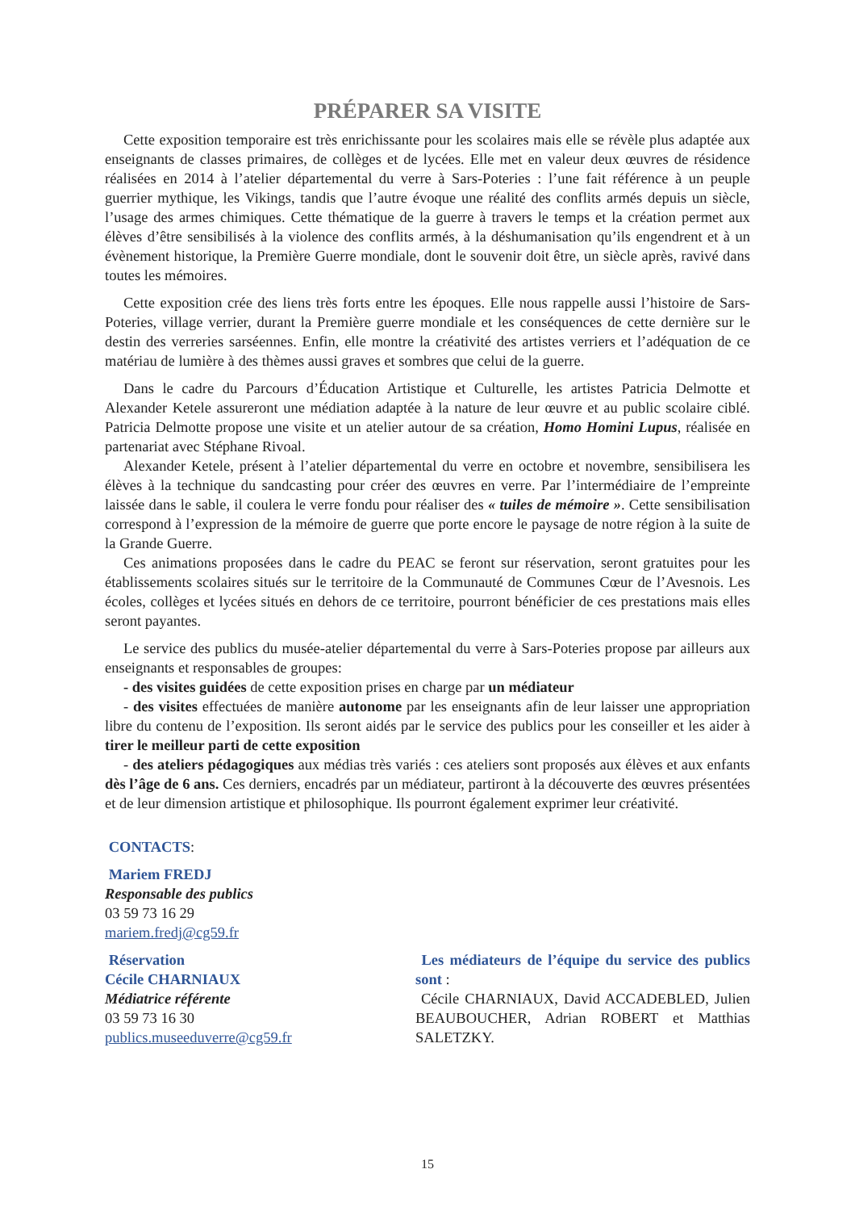PRÉPARER SA VISITE
Cette exposition temporaire est très enrichissante pour les scolaires mais elle se révèle plus adaptée aux enseignants de classes primaires, de collèges et de lycées. Elle met en valeur deux œuvres de résidence réalisées en 2014 à l’atelier départemental du verre à Sars-Poteries : l’une fait référence à un peuple guerrier mythique, les Vikings, tandis que l’autre évoque une réalité des conflits armés depuis un siècle, l’usage des armes chimiques. Cette thématique de la guerre à travers le temps et la création permet aux élèves d’être sensibilisés à la violence des conflits armés, à la déshumanisation qu’ils engendrent et à un évènement historique, la Première Guerre mondiale, dont le souvenir doit être, un siècle après, ravivé dans toutes les mémoires.
Cette exposition crée des liens très forts entre les époques. Elle nous rappelle aussi l’histoire de Sars-Poteries, village verrier, durant la Première guerre mondiale et les conséquences de cette dernière sur le destin des verreries sarséennes. Enfin, elle montre la créativité des artistes verriers et l’adéquation de ce matériau de lumière à des thèmes aussi graves et sombres que celui de la guerre.
Dans le cadre du Parcours d’Éducation Artistique et Culturelle, les artistes Patricia Delmotte et Alexander Ketele assureront une médiation adaptée à la nature de leur œuvre et au public scolaire ciblé. Patricia Delmotte propose une visite et un atelier autour de sa création, Homo Homini Lupus, réalisée en partenariat avec Stéphane Rivoal.
Alexander Ketele, présent à l’atelier départemental du verre en octobre et novembre, sensibilisera les élèves à la technique du sandcasting pour créer des œuvres en verre. Par l’intermédiaire de l’empreinte laissée dans le sable, il coulera le verre fondu pour réaliser des « tuiles de mémoire ». Cette sensibilisation correspond à l’expression de la mémoire de guerre que porte encore le paysage de notre région à la suite de la Grande Guerre.
Ces animations proposées dans le cadre du PEAC se feront sur réservation, seront gratuites pour les établissements scolaires situés sur le territoire de la Communauté de Communes Cœur de l’Avesnois. Les écoles, collèges et lycées situés en dehors de ce territoire, pourront bénéficier de ces prestations mais elles seront payantes.
Le service des publics du musée-atelier départemental du verre à Sars-Poteries propose par ailleurs aux enseignants et responsables de groupes:
- des visites guidées de cette exposition prises en charge par un médiateur
- des visites effectuées de manière autonome par les enseignants afin de leur laisser une appropriation libre du contenu de l’exposition. Ils seront aidés par le service des publics pour les conseiller et les aider à tirer le meilleur parti de cette exposition
- des ateliers pédagogiques aux médias très variés : ces ateliers sont proposés aux élèves et aux enfants dès l’âge de 6 ans. Ces derniers, encadrés par un médiateur, partiront à la découverte des œuvres présentées et de leur dimension artistique et philosophique. Ils pourront également exprimer leur créativité.
CONTACTS:
Mariem FREDJ
Responsable des publics
03 59 73 16 29
mariem.fredj@cg59.fr
Réservation
Cécile CHARNIAUX
Médiatrice référente
03 59 73 16 30
publics.museeduverre@cg59.fr
Les médiateurs de l’équipe du service des publics sont :
Cécile CHARNIAUX, David ACCADEBLED, Julien BEAUBOUCHER, Adrian ROBERT et Matthias SALETZKY.
15